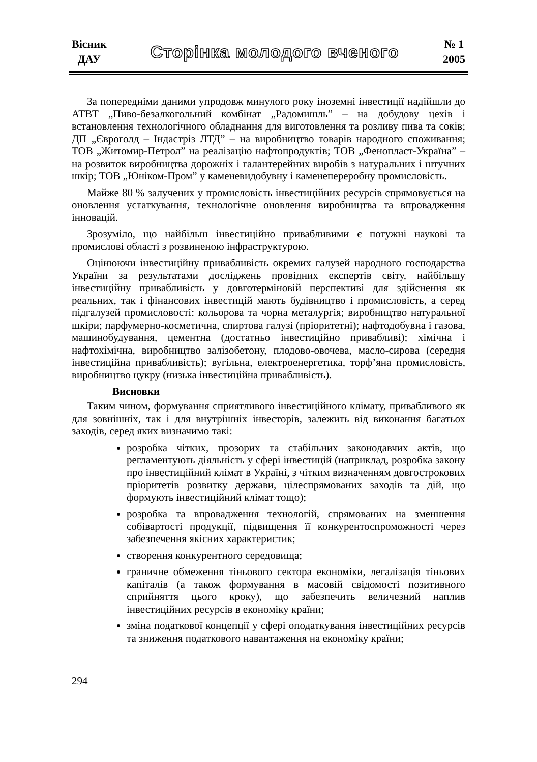Вісник
ДАУ
Сторінка молодого вченого
№ 1
2005
За попередніми даними упродовж минулого року іноземні інвестиції надійшли до АТВТ „Пиво-безалкогольний комбінат „Радомишль” – на добудову цехів і встановлення технологічного обладнання для виготовлення та розливу пива та соків; ДП „Євроголд – Індастріз ЛТД” – на виробництво товарів народного споживання; ТОВ „Житомир-Петрол” на реалізацію нафтопродуктів; ТОВ „Фенопласт-Україна” – на розвиток виробництва дорожніх і галантерейних виробів з натуральних і штучних шкір; ТОВ „Юніком-Пром” у каменевидобувну і каменепереробну промисловість.
Майже 80 % залучених у промисловість інвестиційних ресурсів спрямовується на оновлення устаткування, технологічне оновлення виробництва та впровадження інновацій.
Зрозуміло, що найбільш інвестиційно привабливими є потужні наукові та промислові області з розвиненою інфраструктурою.
Оцінюючи інвестиційну привабливість окремих галузей народного господарства України за результатами досліджень провідних експертів світу, найбільшу інвестиційну привабливість у довготерміновій перспективі для здійснення як реальних, так і фінансових інвестицій мають будівництво і промисловість, а серед підгалузей промисловості: кольорова та чорна металургія; виробництво натуральної шкіри; парфумерно-косметична, спиртова галузі (пріоритетні); нафтодобувна і газова, машинобудування, цементна (достатньо інвестиційно привабливі); хімічна і нафтохімічна, виробництво залізобетону, плодово-овочева, масло-сирова (середня інвестиційна привабливість); вугільна, електроенергетика, торф’яна промисловість, виробництво цукру (низька інвестиційна привабливість).
Висновки
Таким чином, формування сприятливого інвестиційного клімату, привабливого як для зовнішніх, так і для внутрішніх інвесторів, залежить від виконання багатьох заходів, серед яких визначимо такі:
розробка чітких, прозорих та стабільних законодавчих актів, що регламентують діяльність у сфері інвестицій (наприклад, розробка закону про інвестиційний клімат в Україні, з чітким визначенням довгострокових пріоритетів розвитку держави, цілеспрямованих заходів та дій, що формують інвестиційний клімат тощо);
розробка та впровадження технологій, спрямованих на зменшення собівартості продукції, підвищення її конкурентоспроможності через забезпечення якісних характеристик;
створення конкурентного середовища;
граничне обмеження тіньового сектора економіки, легалізація тіньових капіталів (а також формування в масовій свідомості позитивного сприйняття цього кроку), що забезпечить величезний наплив інвестиційних ресурсів в економіку країни;
зміна податкової концепції у сфері оподаткування інвестиційних ресурсів та зниження податкового навантаження на економіку країни;
294